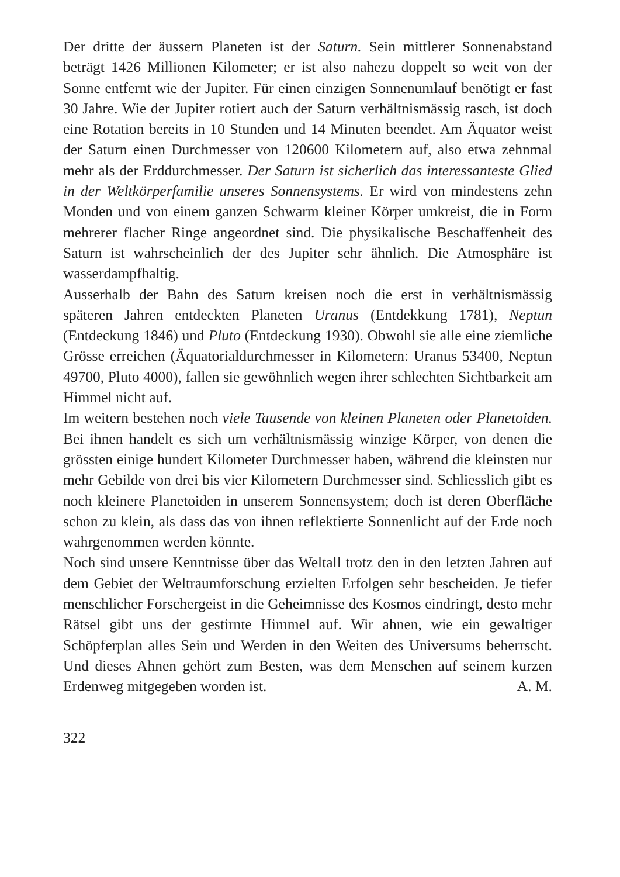Der dritte der äussern Planeten ist der Saturn. Sein mittlerer Sonnenabstand beträgt 1426 Millionen Kilometer; er ist also nahezu doppelt so weit von der Sonne entfernt wie der Jupiter. Für einen einzigen Sonnenumlauf benötigt er fast 30 Jahre. Wie der Jupiter rotiert auch der Saturn verhältnismässig rasch, ist doch eine Rotation bereits in 10 Stunden und 14 Minuten beendet. Am Äquator weist der Saturn einen Durchmesser von 120600 Kilometern auf, also etwa zehnmal mehr als der Erddurchmesser. Der Saturn ist sicherlich das interessanteste Glied in der Weltkörperfamilie unseres Sonnensystems. Er wird von mindestens zehn Monden und von einem ganzen Schwarm kleiner Körper umkreist, die in Form mehrerer flacher Ringe angeordnet sind. Die physikalische Beschaffenheit des Saturn ist wahrscheinlich der des Jupiter sehr ähnlich. Die Atmosphäre ist wasserdampfhaltig.
Ausserhalb der Bahn des Saturn kreisen noch die erst in verhältnismässig späteren Jahren entdeckten Planeten Uranus (Entdekkung 1781), Neptun (Entdeckung 1846) und Pluto (Entdeckung 1930). Obwohl sie alle eine ziemliche Grösse erreichen (Äquatorialdurchmesser in Kilometern: Uranus 53400, Neptun 49700, Pluto 4000), fallen sie gewöhnlich wegen ihrer schlechten Sichtbarkeit am Himmel nicht auf.
Im weitern bestehen noch viele Tausende von kleinen Planeten oder Planetoiden. Bei ihnen handelt es sich um verhältnismässig winzige Körper, von denen die grössten einige hundert Kilometer Durchmesser haben, während die kleinsten nur mehr Gebilde von drei bis vier Kilometern Durchmesser sind. Schliesslich gibt es noch kleinere Planetoiden in unserem Sonnensystem; doch ist deren Oberfläche schon zu klein, als dass das von ihnen reflektierte Sonnenlicht auf der Erde noch wahrgenommen werden könnte.
Noch sind unsere Kenntnisse über das Weltall trotz den in den letzten Jahren auf dem Gebiet der Weltraumforschung erzielten Erfolgen sehr bescheiden. Je tiefer menschlicher Forschergeist in die Geheimnisse des Kosmos eindringt, desto mehr Rätsel gibt uns der gestirnte Himmel auf. Wir ahnen, wie ein gewaltiger Schöpferplan alles Sein und Werden in den Weiten des Universums beherrscht. Und dieses Ahnen gehört zum Besten, was dem Menschen auf seinem kurzen Erdenweg mitgegeben worden ist. A. M.
322